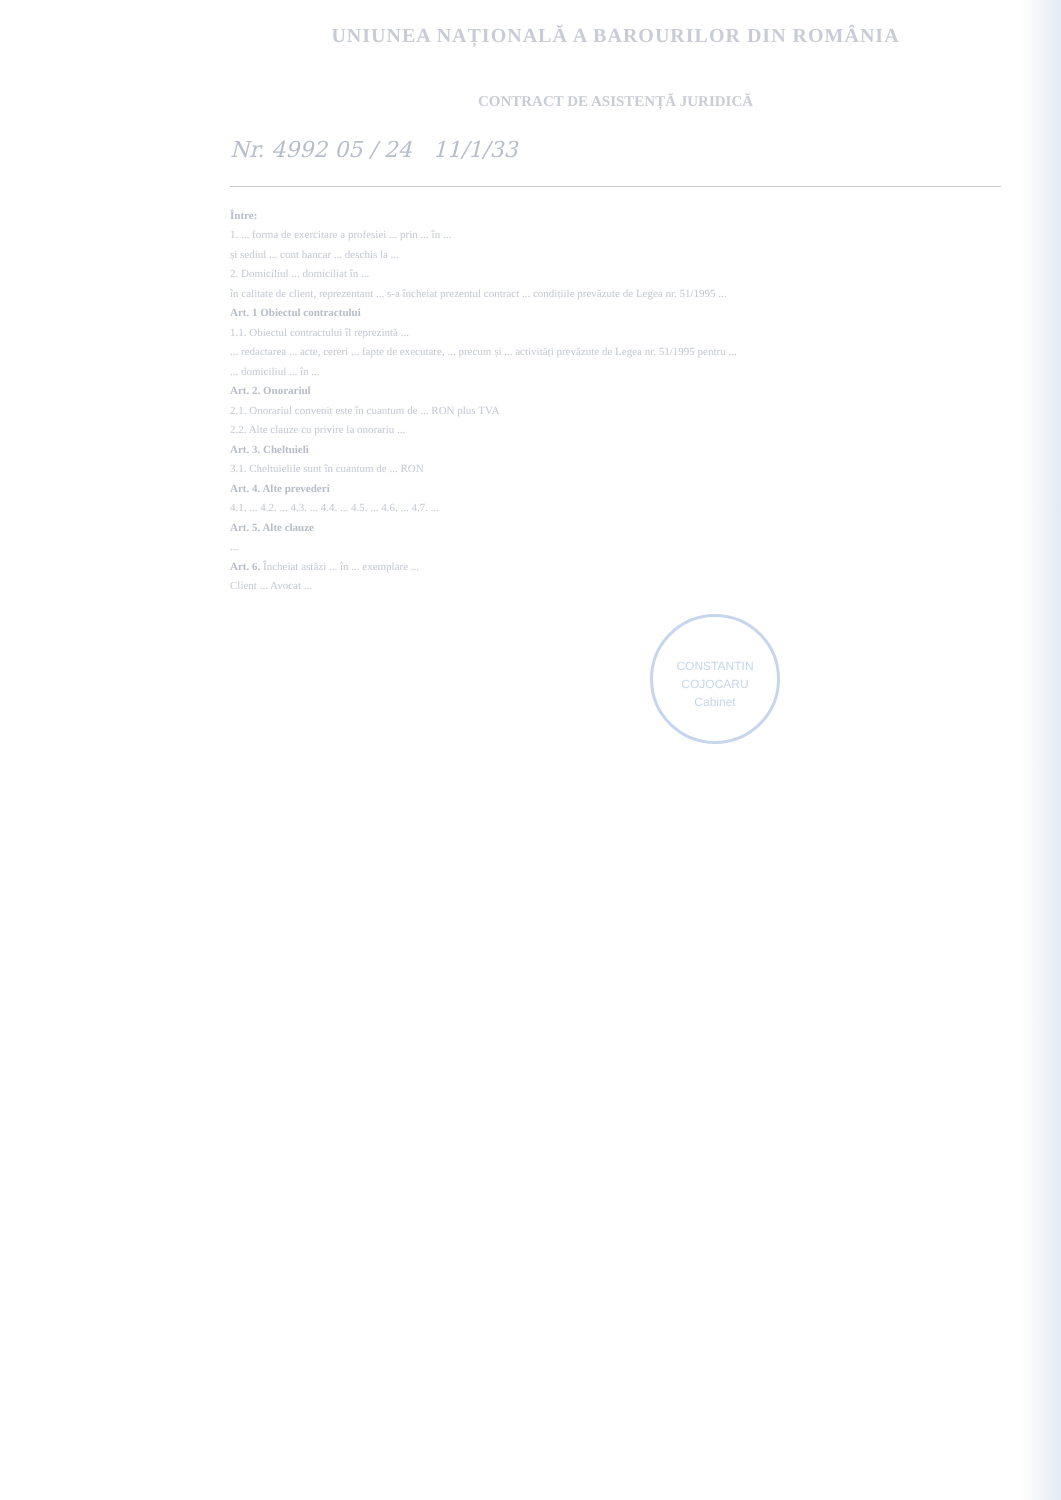UNIUNEA NAȚIONALĂ A BAROURILOR DIN ROMÂNIA
CONTRACT DE ASISTENȚĂ JURIDICĂ
Nr. 4992 05 / 24 11/1/33
Între:
1. ... forma de exercitare a profesiei ... prin ... în ...
și sediul ... cont bancar ... deschis la ...
2. Domiciliul ... domiciliat în ...
în calitate de client, reprezentant ... s-a încheiat prezentul contract ... condițiile prevăzute de Legea nr. 51/1995 ...
Art. 1 Obiectul contractului
1.1. Obiectul contractului îl reprezintă ...
... redactarea ... acte, cereri ... fapte de executare, ... precum și ... activități prevăzute de Legea nr. 51/1995 pentru ...
... domiciliul ... în ...
Art. 2. Onorariul
2.1. Onorariul convenit este în cuantum de ... RON plus TVA
2.2. Alte clauze cu privire la onorariu ...
Art. 3. Cheltuieli
3.1. Cheltuielile sunt în cuantum de ... RON
Art. 4. Alte prevederi
4.1. ... 4.2. ... 4.3. ... 4.4. ... 4.5. ... 4.6. ... 4.7. ...
Art. 5. Alte clauze
...
Art. 6. Încheiat astăzi ... în ... exemplare ...
Client ... Avocat ...
CONSTANTIN
COJOCARU
Cabinet